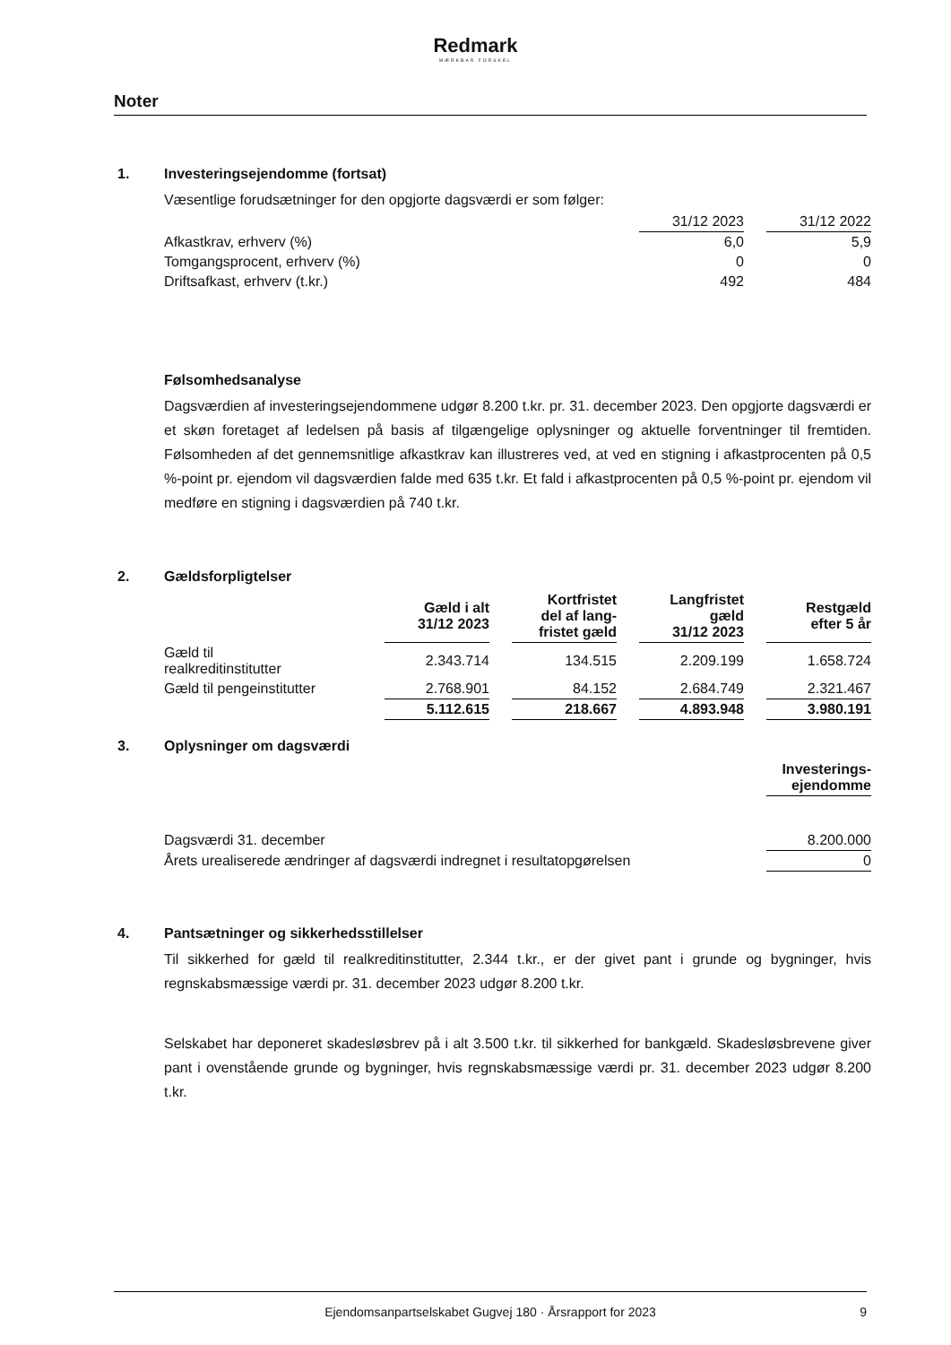Redmark
MÆRKBAR FORSKEL
Noter
1. Investeringsejendomme (fortsat)
Væsentlige forudsætninger for den opgjorte dagsværdi er som følger:
| | 31/12 2023 | | 31/12 2022 |
| --- | --- | --- | --- |
| Afkastkrav, erhverv (%) | 6,0 | | 5,9 |
| Tomgangsprocent, erhverv (%) | 0 | | 0 |
| Driftsafkast, erhverv (t.kr.) | 492 | | 484 |
Følsomhedsanalyse
Dagsværdien af investeringsejendommene udgør 8.200 t.kr. pr. 31. december 2023. Den opgjorte dagsværdi er et skøn foretaget af ledelsen på basis af tilgængelige oplysninger og aktuelle forventninger til fremtiden. Følsomheden af det gennemsnitlige afkastkrav kan illustreres ved, at ved en stigning i afkastprocenten på 0,5 %-point pr. ejendom vil dagsværdien falde med 635 t.kr. Et fald i afkastprocenten på 0,5 %-point pr. ejendom vil medføre en stigning i dagsværdien på 740 t.kr.
2. Gældsforpligtelser
| | Gæld i alt 31/12 2023 | | Kortfristet del af lang- fristet gæld | | Langfristet gæld 31/12 2023 | | Restgæld efter 5 år |
| --- | --- | --- | --- | --- | --- | --- | --- |
| Gæld til realkreditinstitutter | 2.343.714 | | 134.515 | | 2.209.199 | | 1.658.724 |
| Gæld til pengeinstitutter | 2.768.901 | | 84.152 | | 2.684.749 | | 2.321.467 |
| | 5.112.615 | | 218.667 | | 4.893.948 | | 3.980.191 |
3. Oplysninger om dagsværdi
| | Investerings- ejendomme |
| --- | --- |
| Dagsværdi 31. december | 8.200.000 |
| Årets urealiserede ændringer af dagsværdi indregnet i resultatopgørelsen | 0 |
4. Pantsætninger og sikkerhedsstillelser
Til sikkerhed for gæld til realkreditinstitutter, 2.344 t.kr., er der givet pant i grunde og bygninger, hvis regnskabsmæssige værdi pr. 31. december 2023 udgør 8.200 t.kr.
Selskabet har deponeret skadesløsbrev på i alt 3.500 t.kr. til sikkerhed for bankgæld. Skadesløsbrevene giver pant i ovenstående grunde og bygninger, hvis regnskabsmæssige værdi pr. 31. december 2023 udgør 8.200 t.kr.
Ejendomsanpartselskabet Gugvej 180 · Årsrapport for 2023 9